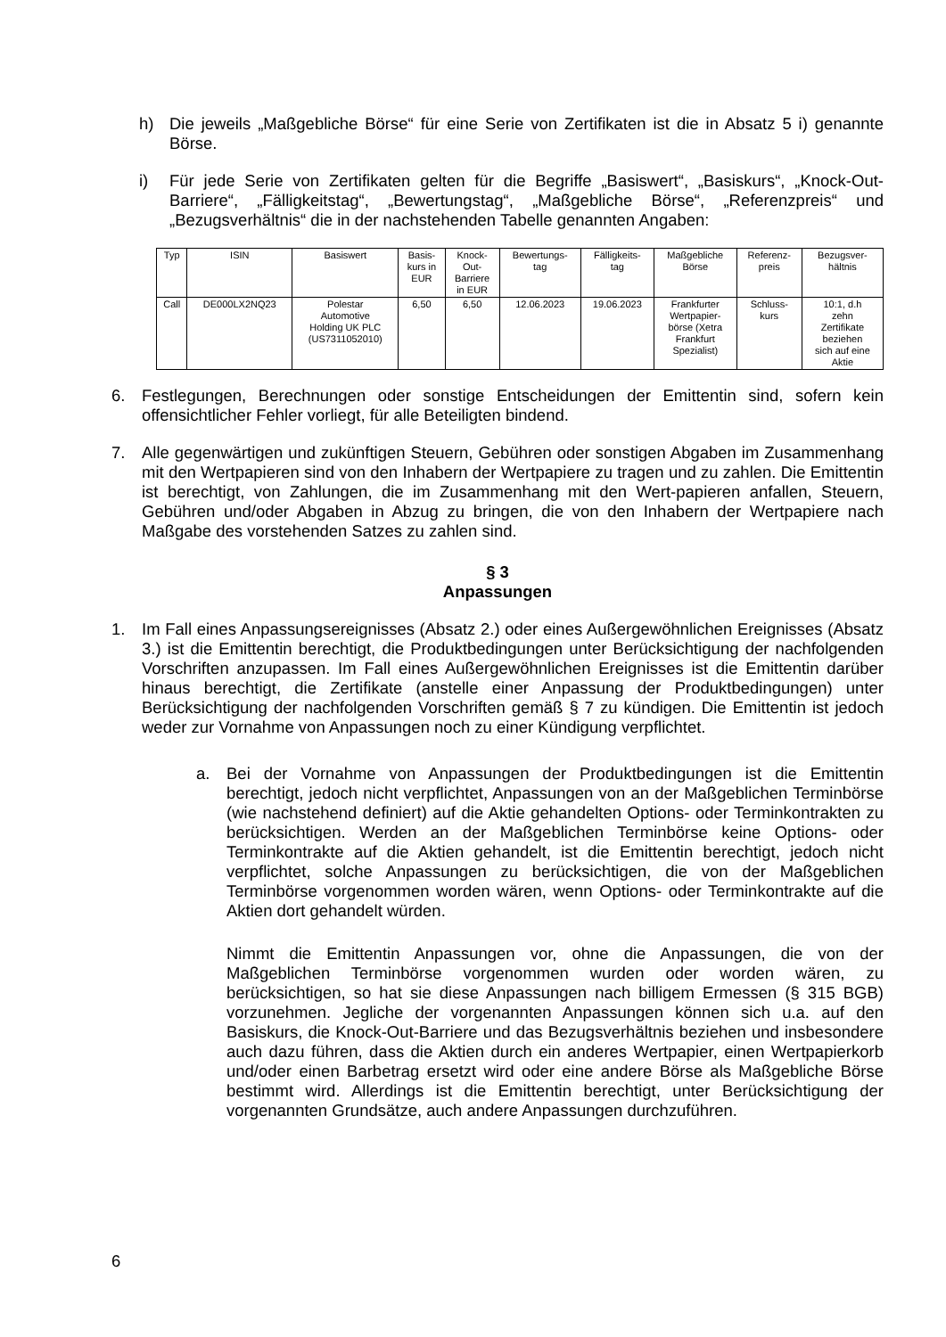h) Die jeweils „Maßgebliche Börse“ für eine Serie von Zertifikaten ist die in Absatz 5 i) genannte Börse.
i) Für jede Serie von Zertifikaten gelten für die Begriffe „Basiswert“, „Basiskurs“, „Knock-Out-Barriere“, „Fälligkeitstag“, „Bewertungstag“, „Maßgebliche Börse“, „Referenzpreis“ und „Bezugsverhältnis“ die in der nachstehenden Tabelle genannten Angaben:
| Typ | ISIN | Basiswert | Basis- kurs in EUR | Knock- Out- Barriere in EUR | Bewertungs- tag | Fälligkeits- tag | Maßgebliche Börse | Referenz- preis | Bezugsver- hältnis |
| --- | --- | --- | --- | --- | --- | --- | --- | --- | --- |
| Call | DE000LX2NQ23 | Polestar Automotive Holding UK PLC (US7311052010) | 6,50 | 6,50 | 12.06.2023 | 19.06.2023 | Frankfurter Wertpapier- börse (Xetra Frankfurt Spezialist) | Schluss- kurs | 10:1, d.h zehn Zertifikate beziehen sich auf eine Aktie |
6. Festlegungen, Berechnungen oder sonstige Entscheidungen der Emittentin sind, sofern kein offensichtlicher Fehler vorliegt, für alle Beteiligten bindend.
7. Alle gegenwärtigen und zukünftigen Steuern, Gebühren oder sonstigen Abgaben im Zusammenhang mit den Wertpapieren sind von den Inhabern der Wertpapiere zu tragen und zu zahlen. Die Emittentin ist berechtigt, von Zahlungen, die im Zusammenhang mit den Wert-papieren anfallen, Steuern, Gebühren und/oder Abgaben in Abzug zu bringen, die von den Inhabern der Wertpapiere nach Maßgabe des vorstehenden Satzes zu zahlen sind.
§ 3
Anpassungen
1. Im Fall eines Anpassungsereignisses (Absatz 2.) oder eines Außergewöhnlichen Ereignisses (Absatz 3.) ist die Emittentin berechtigt, die Produktbedingungen unter Berücksichtigung der nachfolgenden Vorschriften anzupassen. Im Fall eines Außergewöhnlichen Ereignisses ist die Emittentin darüber hinaus berechtigt, die Zertifikate (anstelle einer Anpassung der Produktbedingungen) unter Berücksichtigung der nachfolgenden Vorschriften gemäß § 7 zu kündigen. Die Emittentin ist jedoch weder zur Vornahme von Anpassungen noch zu einer Kündigung verpflichtet.
a. Bei der Vornahme von Anpassungen der Produktbedingungen ist die Emittentin berechtigt, jedoch nicht verpflichtet, Anpassungen von an der Maßgeblichen Terminbörse (wie nachstehend definiert) auf die Aktie gehandelten Options- oder Terminkontrakten zu berücksichtigen. Werden an der Maßgeblichen Terminbörse keine Options- oder Terminkontrakte auf die Aktien gehandelt, ist die Emittentin berechtigt, jedoch nicht verpflichtet, solche Anpassungen zu berücksichtigen, die von der Maßgeblichen Terminbörse vorgenommen worden wären, wenn Options- oder Terminkontrakte auf die Aktien dort gehandelt würden.
Nimmt die Emittentin Anpassungen vor, ohne die Anpassungen, die von der Maßgeblichen Terminbörse vorgenommen wurden oder worden wären, zu berücksichtigen, so hat sie diese Anpassungen nach billigem Ermessen (§ 315 BGB) vorzunehmen. Jegliche der vorgenannten Anpassungen können sich u.a. auf den Basiskurs, die Knock-Out-Barriere und das Bezugsverhältnis beziehen und insbesondere auch dazu führen, dass die Aktien durch ein anderes Wertpapier, einen Wertpapierkorb und/oder einen Barbetrag ersetzt wird oder eine andere Börse als Maßgebliche Börse bestimmt wird. Allerdings ist die Emittentin berechtigt, unter Berücksichtigung der vorgenannten Grundsätze, auch andere Anpassungen durchzuführen.
6